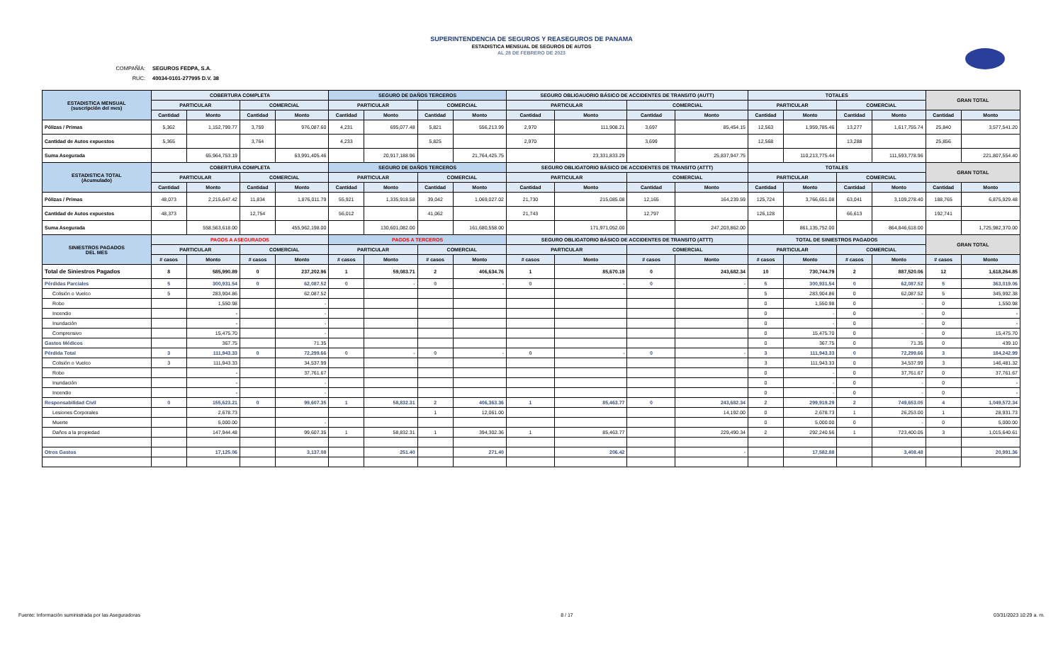SUPERINTENDENCIA DE SEGUROS Y REASEGUROS DE PANAMA
ESTADISTICA MENSUAL DE SEGUROS DE AUTOS
AL 28 DE FEBRERO DE 2023
COMPAÑÍA: SEGUROS FEDPA, S.A.
RUC: 40034-0101-277995 D.V. 38
| ESTADISTICA MENSUAL (suscripción del mes) | COBERTURA COMPLETA | | | | SEGURO DE DAÑOS TERCEROS | | | | SEGURO OBLIGAUORIO BÁSICO DE ACCIDENTES DE TRANSITO (AUTT) | | | | TOTALES | | | | GRAN TOTAL | |
| --- | --- | --- | --- | --- | --- | --- | --- | --- | --- | --- | --- | --- | --- | --- | --- | --- | --- | --- |
| | PARTICULAR | | COMERCIAL | | PARTICULAR | | COMERCIAL | | PARTICULAR | | COMERCIAL | | PARTICULAR | | COMERCIAL | | | |
| | Cantidad | Monto | Cantidad | Monto | Cantidad | Monto | Cantidad | Monto | Cantidad | Monto | Cantidad | Monto | Cantidad | Monto | Cantidad | Monto | Cantidad | Monto |
| Pólizas / Primas | 5,362 | 1,152,799.77 | 3,759 | 976,087.60 | 4,231 | 695,077.48 | 5,821 | 556,213.99 | 2,970 | 111,908.21 | 3,697 | 85,454.15 | 12,563 | 1,959,785.46 | 13,277 | 1,617,755.74 | 25,840 | 3,577,541.20 |
| Cantidad de Autos expuestos | 5,365 | | 3,764 | | 4,233 | | 5,825 | | 2,970 | | 3,699 | | 12,568 | | 13,288 | | 25,856 | |
| Suma Asegurada | | 65,964,753.19 | | 63,991,405.46 | | 20,917,188.96 | | 21,764,425.75 | | 23,331,833.29 | | 25,837,947.75 | | 110,213,775.44 | | 111,593,778.96 | | 221,807,554.40 |
| ESTADISTICA TOTAL (Acumulado) | COBERTURA COMPLETA | | | | SEGURO DE DAÑOS TERCEROS | | | | SEGURO OBLIGATORIO BÁSICO DE ACCIDENTES DE TRANSITO (ATTT) | | | | TOTALES | | | | GRAN TOTAL | |
| | PARTICULAR | | COMERCIAL | | PARTICULAR | | COMERCIAL | | PARTICULAR | | COMERCIAL | | PARTICULAR | | COMERCIAL | | | |
| | Cantidad | Monto | Cantidad | Monto | Cantidad | Monto | Cantidad | Monto | Cantidad | Monto | Cantidad | Monto | Cantidad | Monto | Cantidad | Monto | Cantidad | Monto |
| Pólizas / Primas | 48,073 | 2,215,647.42 | 11,834 | 1,876,011.79 | 55,921 | 1,335,918.58 | 39,042 | 1,069,027.02 | 21,730 | 215,085.08 | 12,165 | 164,239.59 | 125,724 | 3,766,651.08 | 63,041 | 3,109,278.40 | 188,765 | 6,875,929.48 |
| Cantidad de Autos expuestos | 48,373 | | 12,754 | | 56,012 | | 41,062 | | 21,743 | | 12,797 | | 126,128 | | 66,613 | | 192,741 | |
| Suma Asegurada | | 558,563,618.00 | | 455,962,198.00 | | 130,601,082.00 | | 161,680,558.00 | | 171,971,052.00 | | 247,203,862.00 | | 861,135,752.00 | | 864,846,618.00 | | 1,725,982,370.00 |
| SINIESTROS PAGADOS DEL MES | PAGOS A ASEGURADOS | | | | PAGOS A TERCEROS | | | | SEGURO OBLIGATORIO BÁSICO DE ACCIDENTES DE TRANSITO (ATTT) | | | | TOTAL DE SINIESTROS PAGADOS | | | | GRAN TOTAL | |
| | PARTICULAR | | COMERCIAL | | PARTICULAR | | COMERCIAL | | PARTICULAR | | COMERCIAL | | PARTICULAR | | COMERCIAL | | | |
| | # casos | Monto | # casos | Monto | # casos | Monto | # casos | Monto | # casos | Monto | # casos | Monto | # casos | Monto | # casos | Monto | # casos | Monto |
| Total de Siniestros Pagados | 8 | 585,990.89 | 0 | 237,202.96 | 1 | 59,083.71 | 2 | 406,634.76 | 1 | 85,670.19 | 0 | 243,682.34 | 10 | 730,744.79 | 2 | 887,520.06 | 12 | 1,618,264.85 |
| Pérdidas Parciales | 5 | 300,931.54 | 0 | 62,087.52 | 0 | - | 0 | - | 0 | - | 0 | - | 5 | 300,931.54 | 0 | 62,087.52 | 5 | 363,019.06 |
| Colisión o Vuelco | 5 | 283,904.86 | | 62,087.52 | | | | | | | | | 5 | 283,904.86 | 0 | 62,087.52 | 5 | 345,992.38 |
| Robo | | 1,550.98 | | - | | | | | | | | | 0 | 1,550.98 | 0 | - | 0 | 1,550.98 |
| Incendio | | - | | - | | | | | | | | | 0 | - | 0 | - | 0 | - |
| Inundación | | - | | - | | | | | | | | | 0 | - | 0 | - | 0 | - |
| Comprensivo | | 15,475.70 | | - | | | | | | | | | 0 | 15,475.70 | 0 | - | 0 | 15,475.70 |
| Gastos Médicos | | 367.75 | | 71.35 | | | | | | | | | 0 | 367.75 | 0 | 71.35 | 0 | 439.10 |
| Pérdida Total | 3 | 111,943.33 | 0 | 72,299.66 | 0 | - | 0 | - | 0 | - | 0 | - | 3 | 111,943.33 | 0 | 72,299.66 | 3 | 184,242.99 |
| Colisión o Vuelco | 3 | 111,943.33 | | 34,537.99 | | | | | | | | | 3 | 111,943.33 | 0 | 34,537.99 | 3 | 146,481.32 |
| Robo | | - | | 37,761.67 | | | | | | | | | 0 | - | 0 | 37,761.67 | 0 | 37,761.67 |
| Inundación | | - | | - | | | | | | | | | 0 | - | 0 | - | 0 | - |
| Incendio | | - | | - | | | | | | | | | 0 | - | 0 | - | 0 | - |
| Responsabilidad Civil | 0 | 155,623.21 | 0 | 99,607.35 | 1 | 58,832.31 | 2 | 406,363.36 | 1 | 85,463.77 | 0 | 243,682.34 | 2 | 299,919.29 | 2 | 749,653.05 | 4 | 1,049,572.34 |
| Lesiones Corporales | | 2,678.73 | | | | | 1 | 12,061.00 | | | | 14,192.00 | 0 | 2,678.73 | 1 | 26,253.00 | 1 | 28,931.73 |
| Muerte | | 5,000.00 | | - | | | | | | | | | 0 | 5,000.00 | 0 | - | 0 | 5,000.00 |
| Daños a la propiedad | | 147,944.48 | | 99,607.35 | 1 | 58,832.31 | 1 | 394,302.36 | 1 | 85,463.77 | | 229,490.34 | 2 | 292,240.56 | 1 | 723,400.05 | 3 | 1,015,640.61 |
| Otros Gastos | | 17,125.06 | | 3,137.08 | | 251.40 | | 271.40 | | 206.42 | | - | | 17,582.88 | | 3,408.48 | | 20,991.36 |
Fuente: Información suministrada por las Aseguradoras 8 / 17 03/31/2023 10:29 a. m.